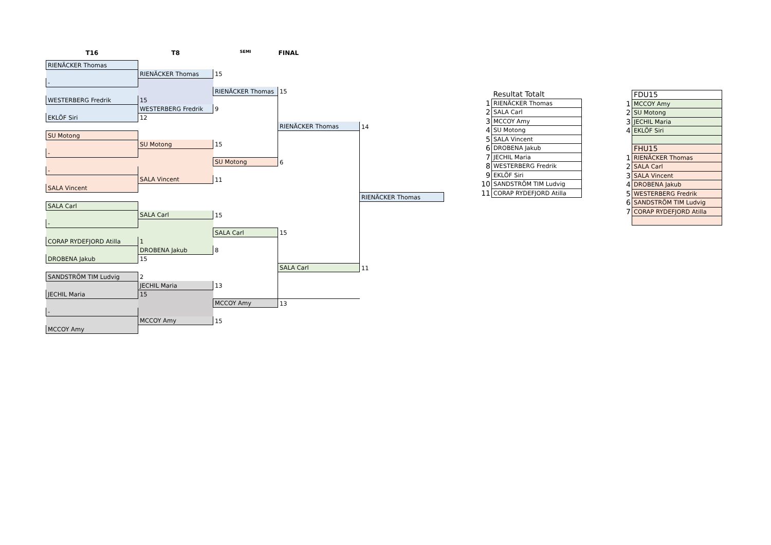| T16 | T8 | SEMI | FINAL | |
| --- | --- | --- | --- | --- |
| RIENÄCKER Thomas | | | | |
| | RIENÄCKER Thomas | 15 | | |
| - | | | | |
| | | RIENÄCKER Thomas | 15 | |
| WESTERBERG Fredrik | 15 | | | |
| | WESTERBERG Fredrik | 9 | | |
| EKLÖF Siri | 12 | | | |
| | | | RIENÄCKER Thomas | 14 |
| SU Motong | | | | |
| | SU Motong | 15 | | |
| - | | | | |
| | | SU Motong | 6 | |
| - | | | | |
| | SALA Vincent | 11 | | |
| SALA Vincent | | | | |
| | | | | RIENÄCKER Thomas |
| SALA Carl | | | | |
| | SALA Carl | 15 | | |
| - | | | | |
| | | SALA Carl | 15 | |
| CORAP RYDEFJORD Atilla | 1 | | | |
| | DROBENA Jakub | 8 | | |
| DROBENA Jakub | 15 | | | |
| | | | SALA Carl | 11 |
| SANDSTRÖM TIM Ludvig | 2 | | | |
| | JECHIL Maria | 13 | | |
| JECHIL Maria | 15 | | | |
| | | MCCOY Amy | 13 | |
| - | | | | |
| | MCCOY Amy | 15 | | |
| MCCOY Amy | | | | |
| | Resultat Totalt |
| 1 | RIENÄCKER Thomas |
| 2 | SALA Carl |
| 3 | MCCOY Amy |
| 4 | SU Motong |
| 5 | SALA Vincent |
| 6 | DROBENA Jakub |
| 7 | JECHIL Maria |
| 8 | WESTERBERG Fredrik |
| 9 | EKLÖF Siri |
| 10 | SANDSTRÖM TIM Ludvig |
| 11 | CORAP RYDEFJORD Atilla |
| | FDU15 |
| 1 | MCCOY Amy |
| 2 | SU Motong |
| 3 | JECHIL Maria |
| 4 | EKLÖF Siri |
| | FHU15 |
| 1 | RIENÄCKER Thomas |
| 2 | SALA Carl |
| 3 | SALA Vincent |
| 4 | DROBENA Jakub |
| 5 | WESTERBERG Fredrik |
| 6 | SANDSTRÖM TIM Ludvig |
| 7 | CORAP RYDEFJORD Atilla |